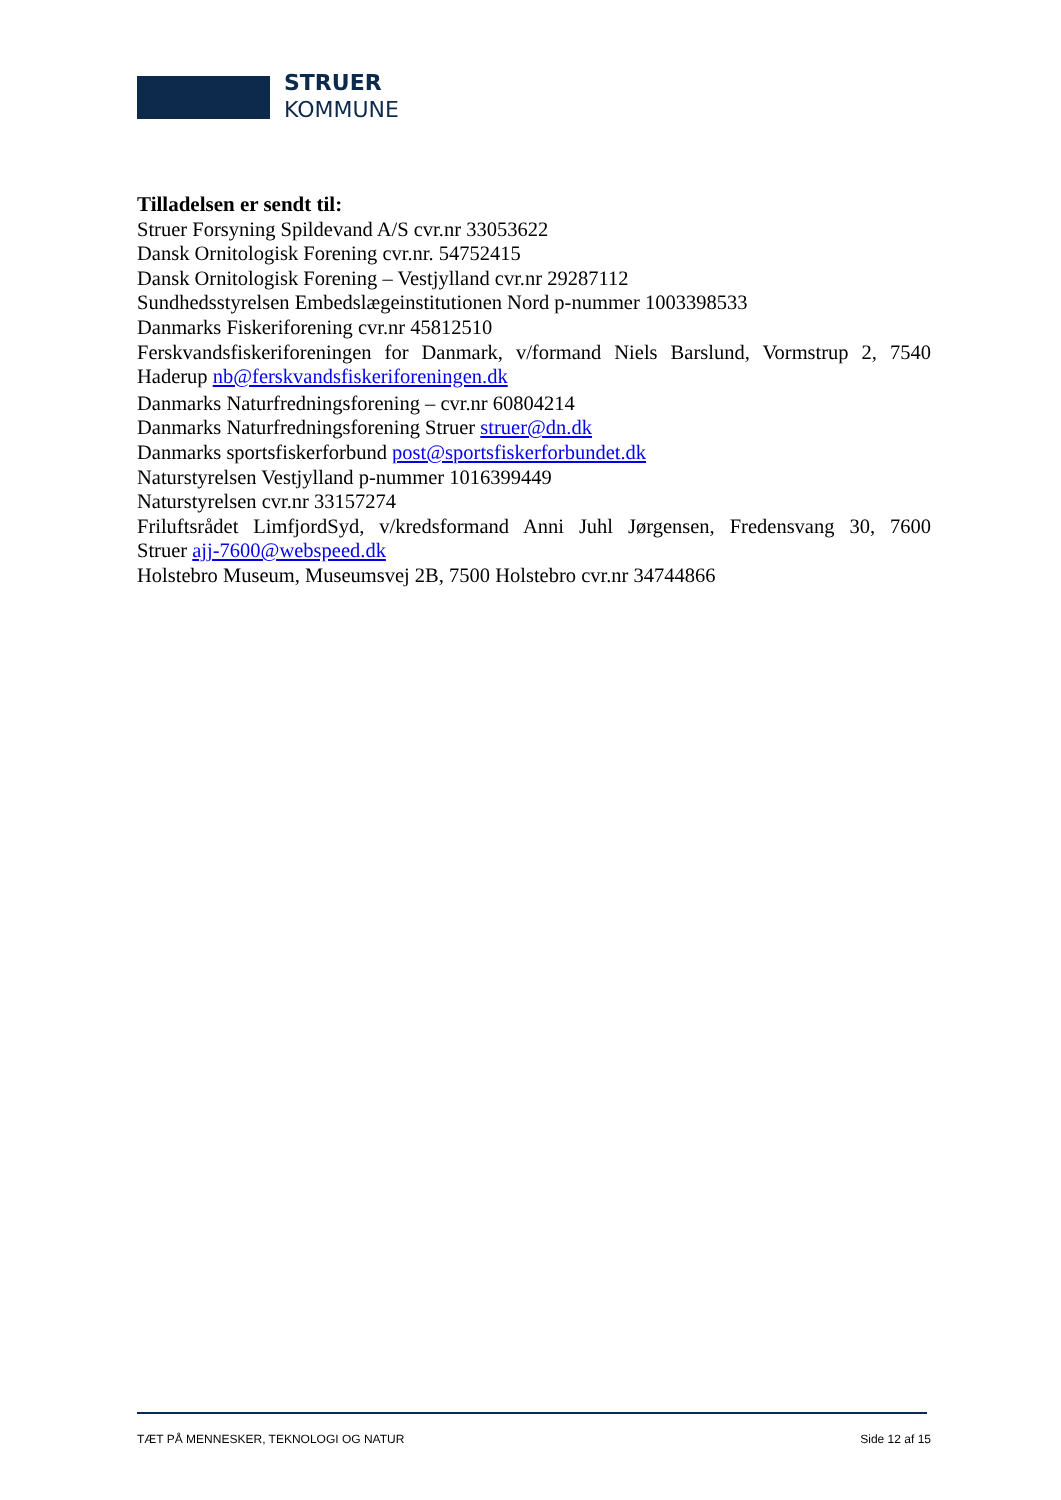STRUER
KOMMUNE
Tilladelsen er sendt til:
Struer Forsyning Spildevand A/S cvr.nr 33053622
Dansk Ornitologisk Forening cvr.nr. 54752415
Dansk Ornitologisk Forening – Vestjylland cvr.nr 29287112
Sundhedsstyrelsen Embedslægeinstitutionen Nord p-nummer 1003398533
Danmarks Fiskeriforening cvr.nr 45812510
Ferskvandsfiskeriforeningen for Danmark, v/formand Niels Barslund, Vormstrup 2, 7540
Haderup nb@ferskvandsfiskeriforeningen.dk
Danmarks Naturfredningsforening – cvr.nr 60804214
Danmarks Naturfredningsforening Struer struer@dn.dk
Danmarks sportsfiskerforbund post@sportsfiskerforbundet.dk
Naturstyrelsen Vestjylland p-nummer 1016399449
Naturstyrelsen cvr.nr 33157274
Friluftsrådet LimfjordSyd, v/kredsformand Anni Juhl Jørgensen, Fredensvang 30, 7600
Struer ajj-7600@webspeed.dk
Holstebro Museum, Museumsvej 2B, 7500 Holstebro cvr.nr 34744866
TÆT PÅ MENNESKER, TEKNOLOGI OG NATUR Side 12 af 15